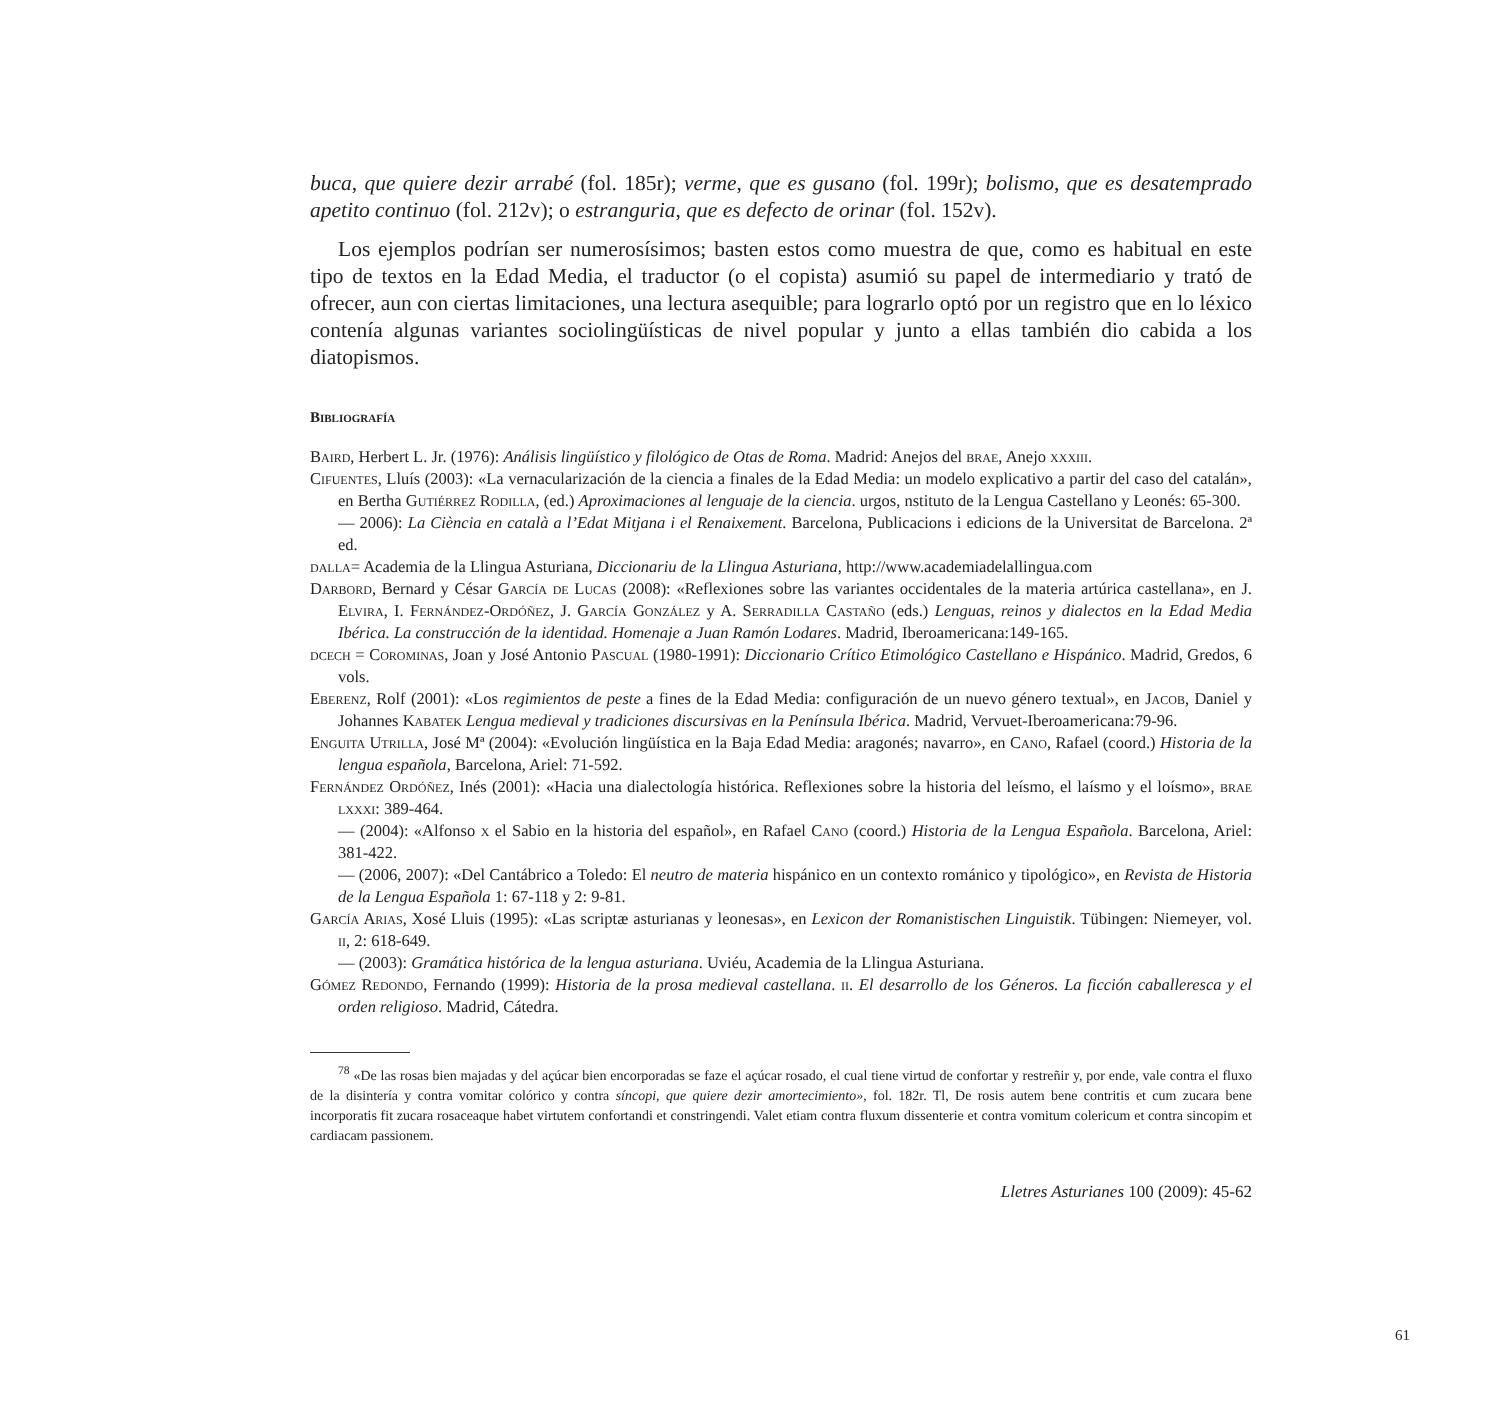buca, que quiere dezir arrabé (fol. 185r); verme, que es gusano (fol. 199r); bolismo, que es desatemprado apetito continuo (fol. 212v); o estranguria, que es defecto de orinar (fol. 152v).
Los ejemplos podrían ser numerosísimos; basten estos como muestra de que, como es habitual en este tipo de textos en la Edad Media, el traductor (o el copista) asumió su papel de intermediario y trató de ofrecer, aun con ciertas limitaciones, una lectura asequible; para lograrlo optó por un registro que en lo léxico contenía algunas variantes sociolingüísticas de nivel popular y junto a ellas también dio cabida a los diatopismos.
Bibliografía
Baird, Herbert L. Jr. (1976): Análisis lingüístico y filológico de Otas de Roma. Madrid: Anejos del brae, Anejo xxxiii.
Cifuentes, Lluís (2003): «La vernacularización de la ciencia a finales de la Edad Media: un modelo explicativo a partir del caso del catalán», en Bertha Gutiérrez Rodilla, (ed.) Aproximaciones al lenguaje de la ciencia. urgos, nstituto de la Lengua Castellano y Leonés: 65-300.
— 2006): La Ciència en català a l’Edat Mitjana i el Renaixement. Barcelona, Publicacions i edicions de la Universitat de Barcelona. 2ª ed.
dalla= Academia de la Llingua Asturiana, Diccionariu de la Llingua Asturiana, http://www.academiadelallingua.com
Darbord, Bernard y César García de Lucas (2008): «Reflexiones sobre las variantes occidentales de la materia artúrica castellana», en J. Elvira, I. Fernández-Ordóñez, J. García González y A. Serradilla Castaño (eds.) Lenguas, reinos y dialectos en la Edad Media Ibérica. La construcción de la identidad. Homenaje a Juan Ramón Lodares. Madrid, Iberoamericana:149-165.
dcech = Corominas, Joan y José Antonio Pascual (1980-1991): Diccionario Crítico Etimológico Castellano e Hispánico. Madrid, Gredos, 6 vols.
Eberenz, Rolf (2001): «Los regimientos de peste a fines de la Edad Media: configuración de un nuevo género textual», en Jacob, Daniel y Johannes Kabatek Lengua medieval y tradiciones discursivas en la Península Ibérica. Madrid, Vervuet-Iberoamericana:79-96.
Enguita Utrilla, José Mª (2004): «Evolución lingüística en la Baja Edad Media: aragonés; navarro», en Cano, Rafael (coord.) Historia de la lengua española, Barcelona, Ariel: 71-592.
Fernández Ordóñez, Inés (2001): «Hacia una dialectología histórica. Reflexiones sobre la historia del leísmo, el laísmo y el loísmo», brae lxxxi: 389-464.
— (2004): «Alfonso x el Sabio en la historia del español», en Rafael Cano (coord.) Historia de la Lengua Española. Barcelona, Ariel: 381-422.
— (2006, 2007): «Del Cantábrico a Toledo: El neutro de materia hispánico en un contexto románico y tipológico», en Revista de Historia de la Lengua Española 1: 67-118 y 2: 9-81.
García Arias, Xosé Lluis (1995): «Las scriptæ asturianas y leonesas», en Lexicon der Romanistischen Linguistik. Tübingen: Niemeyer, vol. ii, 2: 618-649.
— (2003): Gramática histórica de la lengua asturiana. Uviéu, Academia de la Llingua Asturiana.
Gómez Redondo, Fernando (1999): Historia de la prosa medieval castellana. ii. El desarrollo de los Géneros. La ficción caballeresca y el orden religioso. Madrid, Cátedra.
<sup>78</sup> «De las rosas bien majadas y del açúcar bien encorporadas se faze el açúcar rosado, el cual tiene virtud de confortar y restreñir y, por ende, vale contra el fluxo de la disintería y contra vomitar colórico y contra síncopi, que quiere dezir amortecimiento», fol. 182r. Tl, De rosis autem bene contritis et cum zucara bene incorporatis fit zucara rosaceaque habet virtutem confortandi et constringendi. Valet etiam contra fluxum dissenterie et contra vomitum colericum et contra sincopim et cardiacam passionem.
Lletres Asturianes 100 (2009): 45-62
61